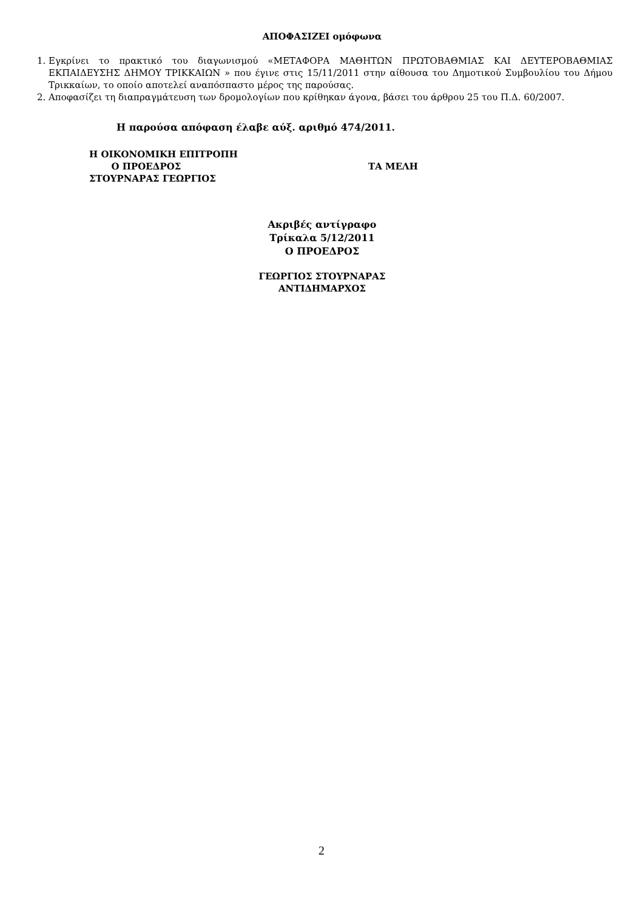ΑΠΟΦΑΣΙΖΕΙ ομόφωνα
1. Εγκρίνει το πρακτικό του διαγωνισμού «ΜΕΤΑΦΟΡΑ ΜΑΘΗΤΩΝ ΠΡΩΤΟΒΑΘΜΙΑΣ ΚΑΙ ΔΕΥΤΕΡΟΒΑΘΜΙΑΣ ΕΚΠΑΙΔΕΥΣΗΣ ΔΗΜΟΥ ΤΡΙΚΚΑΙΩΝ » που έγινε στις 15/11/2011 στην αίθουσα του Δημοτικού Συμβουλίου του Δήμου Τρικκαίων, το οποίο αποτελεί αναπόσπαστο μέρος της παρούσας.
2. Αποφασίζει τη διαπραγμάτευση των δρομολογίων που κρίθηκαν άγονα, βάσει του άρθρου 25 του Π.Δ. 60/2007.
Η παρούσα απόφαση έλαβε αύξ. αριθμό 474/2011.
Η ΟΙΚΟΝΟΜΙΚΗ ΕΠΙΤΡΟΠΗ
Ο ΠΡΟΕΔΡΟΣ
ΣΤΟΥΡΝΑΡΑΣ ΓΕΩΡΓΙΟΣ
ΤΑ ΜΕΛΗ
Ακριβές αντίγραφο
Τρίκαλα 5/12/2011
Ο ΠΡΟΕΔΡΟΣ
ΓΕΩΡΓΙΟΣ ΣΤΟΥΡΝΑΡΑΣ
ΑΝΤΙΔΗΜΑΡΧΟΣ
2